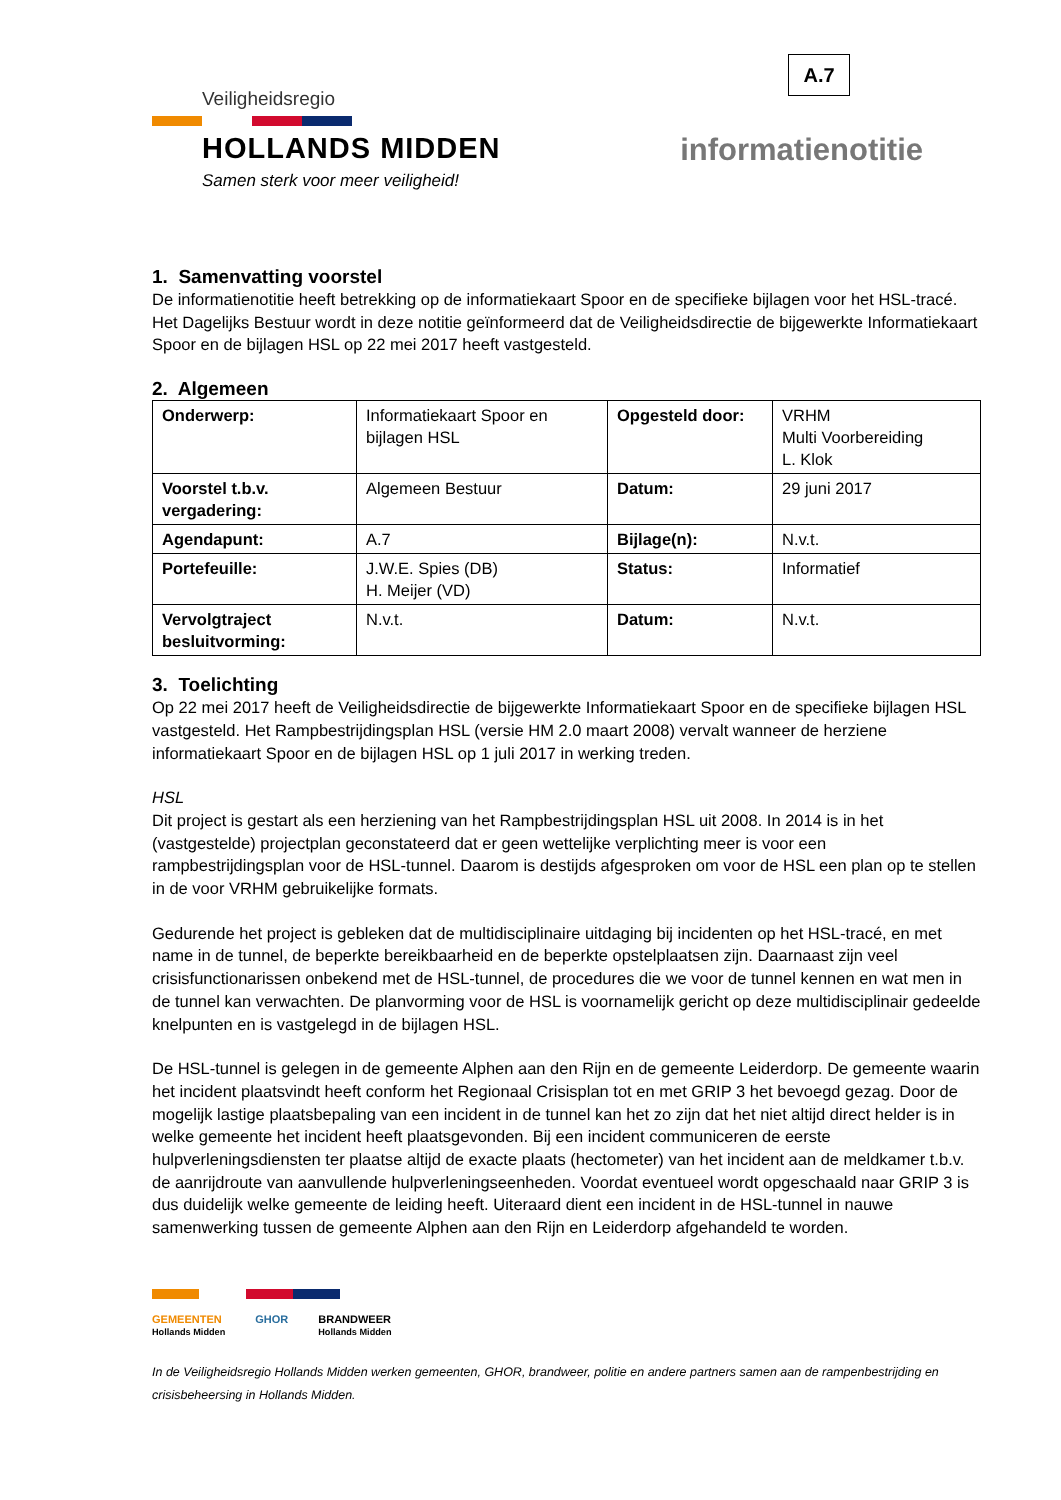A.7
Veiligheidsregio
HOLLANDS MIDDEN
Samen sterk voor meer veiligheid!
informatienotitie
1. Samenvatting voorstel
De informatienotitie heeft betrekking op de informatiekaart Spoor en de specifieke bijlagen voor het HSL-tracé. Het Dagelijks Bestuur wordt in deze notitie geïnformeerd dat de Veiligheidsdirectie de bijgewerkte Informatiekaart Spoor en de bijlagen HSL op 22 mei 2017 heeft vastgesteld.
2. Algemeen
| Onderwerp: | Informatiekaart Spoor en bijlagen HSL | Opgesteld door: | VRHM Multi Voorbereiding L. Klok |
| Voorstel t.b.v. vergadering: | Algemeen Bestuur | Datum: | 29 juni 2017 |
| Agendapunt: | A.7 | Bijlage(n): | N.v.t. |
| Portefeuille: | J.W.E. Spies (DB) H. Meijer (VD) | Status: | Informatief |
| Vervolgtraject besluitvorming: | N.v.t. | Datum: | N.v.t. |
3. Toelichting
Op 22 mei 2017 heeft de Veiligheidsdirectie de bijgewerkte Informatiekaart Spoor en de specifieke bijlagen HSL vastgesteld. Het Rampbestrijdingsplan HSL (versie HM 2.0 maart 2008) vervalt wanneer de herziene informatiekaart Spoor en de bijlagen HSL op 1 juli 2017 in werking treden.
HSL
Dit project is gestart als een herziening van het Rampbestrijdingsplan HSL uit 2008. In 2014 is in het (vastgestelde) projectplan geconstateerd dat er geen wettelijke verplichting meer is voor een rampbestrijdingsplan voor de HSL-tunnel. Daarom is destijds afgesproken om voor de HSL een plan op te stellen in de voor VRHM gebruikelijke formats.
Gedurende het project is gebleken dat de multidisciplinaire uitdaging bij incidenten op het HSL-tracé, en met name in de tunnel, de beperkte bereikbaarheid en de beperkte opstelplaatsen zijn. Daarnaast zijn veel crisisfunctionarissen onbekend met de HSL-tunnel, de procedures die we voor de tunnel kennen en wat men in de tunnel kan verwachten. De planvorming voor de HSL is voornamelijk gericht op deze multidisciplinair gedeelde knelpunten en is vastgelegd in de bijlagen HSL.
De HSL-tunnel is gelegen in de gemeente Alphen aan den Rijn en de gemeente Leiderdorp. De gemeente waarin het incident plaatsvindt heeft conform het Regionaal Crisisplan tot en met GRIP 3 het bevoegd gezag. Door de mogelijk lastige plaatsbepaling van een incident in de tunnel kan het zo zijn dat het niet altijd direct helder is in welke gemeente het incident heeft plaatsgevonden. Bij een incident communiceren de eerste hulpverleningsdiensten ter plaatse altijd de exacte plaats (hectometer) van het incident aan de meldkamer t.b.v. de aanrijdroute van aanvullende hulpverleningseenheden. Voordat eventueel wordt opgeschaald naar GRIP 3 is dus duidelijk welke gemeente de leiding heeft. Uiteraard dient een incident in de HSL-tunnel in nauwe samenwerking tussen de gemeente Alphen aan den Rijn en Leiderdorp afgehandeld te worden.
GEMEENTEN
Hollands Midden GHOR BRANDWEER
Hollands Midden
In de Veiligheidsregio Hollands Midden werken gemeenten, GHOR, brandweer, politie en andere partners samen aan de rampenbestrijding en crisisbeheersing in Hollands Midden.